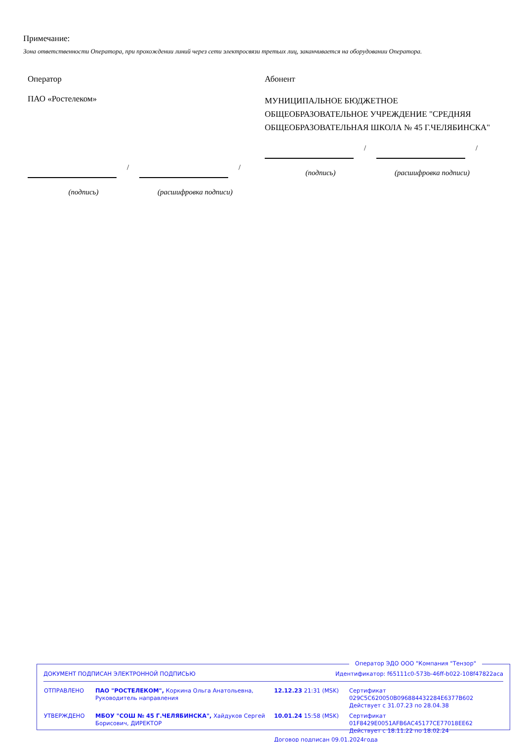Примечание:
Зона ответственности Оператора, при прохождении линий через сети электросвязи третьих лиц, заканчивается на оборудовании Оператора.
Оператор
ПАО «Ростелеком»
/
/
(подпись) (расшифровка подписи)
Абонент
МУНИЦИПАЛЬНОЕ БЮДЖЕТНОЕ ОБЩЕОБРАЗОВАТЕЛЬНОЕ УЧРЕЖДЕНИЕ "СРЕДНЯЯ ОБЩЕОБРАЗОВАТЕЛЬНАЯ ШКОЛА № 45 Г.ЧЕЛЯБИНСКА"
/
/
(подпись) (расшифровка подписи)
Оператор ЭДО ООО "Компания "Тензор"
ДОКУМЕНТ ПОДПИСАН ЭЛЕКТРОННОЙ ПОДПИСЬЮ Идентификатор: f65111c0-573b-46ff-b022-108f47822aca
| ОТПРАВЛЕНО | ПАО "РОСТЕЛЕКОМ", Коркина Ольга Анатольевна, Руководитель направления | 12.12.23 21:31 (MSK) | Сертификат 029C5C620050B096884432284E6377B602 Действует с 31.07.23 по 28.04.38 |
| УТВЕРЖДЕНО | МБОУ "СОШ № 45 Г.ЧЕЛЯБИНСКА", Хайдуков Сергей Борисович, ДИРЕКТОР | 10.01.24 15:58 (MSK) | Сертификат 01F8429E0051AFB6AC45177CE77018EE62 Действует с 18.11.22 по 18.02.24 |
| | | Договор подписан 09.01.2024года | |